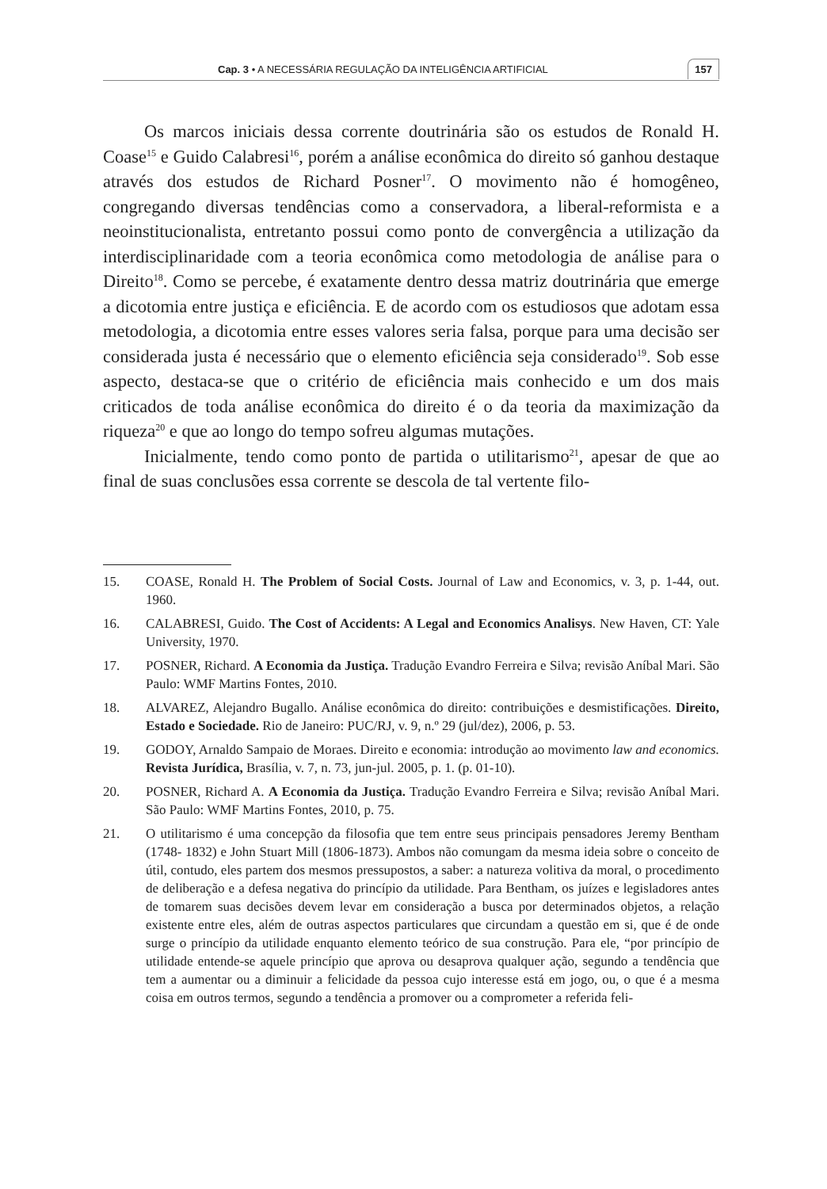Cap. 3 • A NECESSÁRIA REGULAÇÃO DA INTELIGÊNCIA ARTIFICIAL 157
Os marcos iniciais dessa corrente doutrinária são os estudos de Ronald H. Coase<sup>15</sup> e Guido Calabresi<sup>16</sup>, porém a análise econômica do direito só ganhou destaque através dos estudos de Richard Posner<sup>17</sup>. O movimento não é homogêneo, congregando diversas tendências como a conservadora, a liberal-reformista e a neoinstitucionalista, entretanto possui como ponto de convergência a utilização da interdisciplinaridade com a teoria econômica como metodologia de análise para o Direito<sup>18</sup>. Como se percebe, é exatamente dentro dessa matriz doutrinária que emerge a dicotomia entre justiça e eficiência. E de acordo com os estudiosos que adotam essa metodologia, a dicotomia entre esses valores seria falsa, porque para uma decisão ser considerada justa é necessário que o elemento eficiência seja considerado<sup>19</sup>. Sob esse aspecto, destaca-se que o critério de eficiência mais conhecido e um dos mais criticados de toda análise econômica do direito é o da teoria da maximização da riqueza<sup>20</sup> e que ao longo do tempo sofreu algumas mutações.
Inicialmente, tendo como ponto de partida o utilitarismo<sup>21</sup>, apesar de que ao final de suas conclusões essa corrente se descola de tal vertente filo-
15. COASE, Ronald H. The Problem of Social Costs. Journal of Law and Economics, v. 3, p. 1-44, out. 1960.
16. CALABRESI, Guido. The Cost of Accidents: A Legal and Economics Analisys. New Haven, CT: Yale University, 1970.
17. POSNER, Richard. A Economia da Justiça. Tradução Evandro Ferreira e Silva; revisão Aníbal Mari. São Paulo: WMF Martins Fontes, 2010.
18. ALVAREZ, Alejandro Bugallo. Análise econômica do direito: contribuições e desmistificações. Direito, Estado e Sociedade. Rio de Janeiro: PUC/RJ, v. 9, n.º 29 (jul/dez), 2006, p. 53.
19. GODOY, Arnaldo Sampaio de Moraes. Direito e economia: introdução ao movimento law and economics. Revista Jurídica, Brasília, v. 7, n. 73, jun-jul. 2005, p. 1. (p. 01-10).
20. POSNER, Richard A. A Economia da Justiça. Tradução Evandro Ferreira e Silva; revisão Aníbal Mari. São Paulo: WMF Martins Fontes, 2010, p. 75.
21. O utilitarismo é uma concepção da filosofia que tem entre seus principais pensadores Jeremy Bentham (1748- 1832) e John Stuart Mill (1806-1873). Ambos não comungam da mesma ideia sobre o conceito de útil, contudo, eles partem dos mesmos pressupostos, a saber: a natureza volitiva da moral, o procedimento de deliberação e a defesa negativa do princípio da utilidade. Para Bentham, os juízes e legisladores antes de tomarem suas decisões devem levar em consideração a busca por determinados objetos, a relação existente entre eles, além de outras aspectos particulares que circundam a questão em si, que é de onde surge o princípio da utilidade enquanto elemento teórico de sua construção. Para ele, “por princípio de utilidade entende-se aquele princípio que aprova ou desaprova qualquer ação, segundo a tendência que tem a aumentar ou a diminuir a felicidade da pessoa cujo interesse está em jogo, ou, o que é a mesma coisa em outros termos, segundo a tendência a promover ou a comprometer a referida feli-